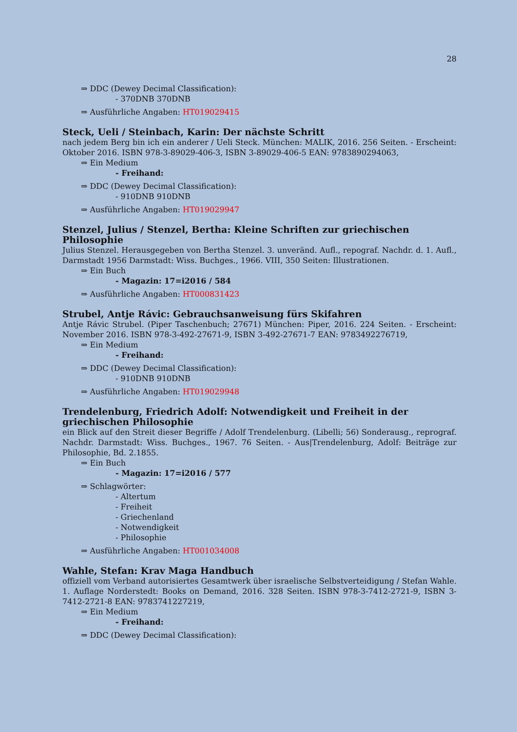28
⇒ DDC (Dewey Decimal Classification):
- 370DNB 370DNB
⇒ Ausführliche Angaben: HT019029415
Steck, Ueli / Steinbach, Karin: Der nächste Schritt
nach jedem Berg bin ich ein anderer / Ueli Steck. München: MALIK, 2016. 256 Seiten. - Erscheint: Oktober 2016. ISBN 978-3-89029-406-3, ISBN 3-89029-406-5 EAN: 9783890294063,
⇒ Ein Medium
- Freihand:
⇒ DDC (Dewey Decimal Classification):
- 910DNB 910DNB
⇒ Ausführliche Angaben: HT019029947
Stenzel, Julius / Stenzel, Bertha: Kleine Schriften zur griechischen Philosophie
Julius Stenzel. Herausgegeben von Bertha Stenzel. 3. unveränd. Aufl., repograf. Nachdr. d. 1. Aufl., Darmstadt 1956 Darmstadt: Wiss. Buchges., 1966. VIII, 350 Seiten: Illustrationen.
⇒ Ein Buch
- Magazin: 17=i2016 / 584
⇒ Ausführliche Angaben: HT000831423
Strubel, Antje Rávic: Gebrauchsanweisung fürs Skifahren
Antje Rávic Strubel. (Piper Taschenbuch; 27671) München: Piper, 2016. 224 Seiten. - Erscheint: November 2016. ISBN 978-3-492-27671-9, ISBN 3-492-27671-7 EAN: 9783492276719,
⇒ Ein Medium
- Freihand:
⇒ DDC (Dewey Decimal Classification):
- 910DNB 910DNB
⇒ Ausführliche Angaben: HT019029948
Trendelenburg, Friedrich Adolf: Notwendigkeit und Freiheit in der griechischen Philosophie
ein Blick auf den Streit dieser Begriffe / Adolf Trendelenburg. (Libelli; 56) Sonderausg., reprograf. Nachdr. Darmstadt: Wiss. Buchges., 1967. 76 Seiten. - Aus|Trendelenburg, Adolf: Beiträge zur Philosophie, Bd. 2.1855.
⇒ Ein Buch
- Magazin: 17=i2016 / 577
⇒ Schlagwörter:
- Altertum
- Freiheit
- Griechenland
- Notwendigkeit
- Philosophie
⇒ Ausführliche Angaben: HT001034008
Wahle, Stefan: Krav Maga Handbuch
offiziell vom Verband autorisiertes Gesamtwerk über israelische Selbstverteidigung / Stefan Wahle. 1. Auflage Norderstedt: Books on Demand, 2016. 328 Seiten. ISBN 978-3-7412-2721-9, ISBN 3-7412-2721-8 EAN: 9783741227219,
⇒ Ein Medium
- Freihand:
⇒ DDC (Dewey Decimal Classification):